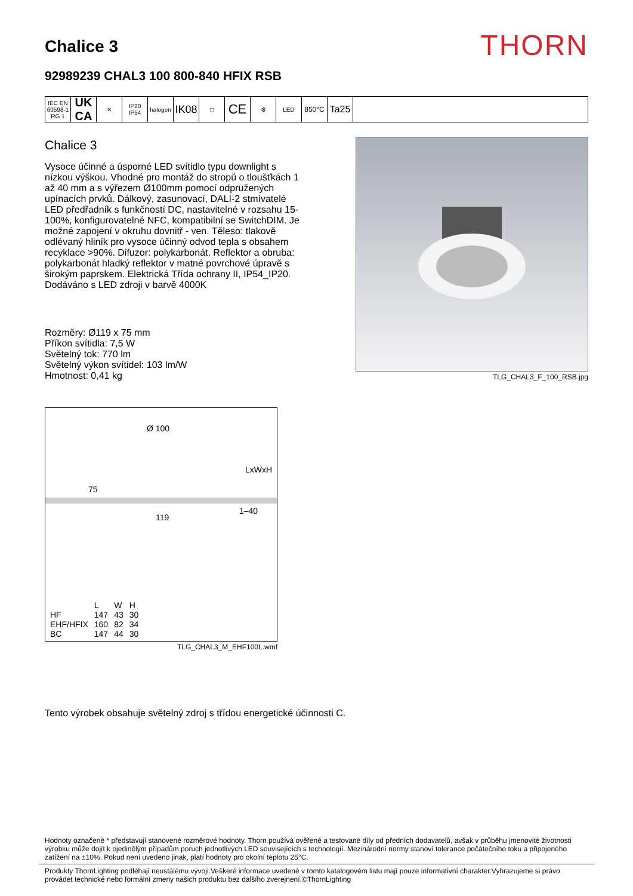Chalice 3
THORN
92989239 CHAL3 100 800-840 HFIX RSB
IEC EN 60598-1 RG 1
UK CA
✕ IP20 IP54
halogen
IK08
□
CE
⚙ LED
850°C
Ta25
Chalice 3
Vysoce účinné a úsporné LED svítidlo typu downlight s nízkou výškou. Vhodné pro montáž do stropů o tloušťkách 1 až 40 mm a s výřezem Ø100mm pomocí odpružených upínacích prvků. Dálkový, zasunovací, DALI-2 stmívatelé LED předřadník s funkčností DC, nastavitelné v rozsahu 15-100%, konfigurovatelné NFC, kompatibilní se SwitchDIM. Je možné zapojení v okruhu dovnitř - ven. Těleso: tlakově odlévaný hliník pro vysoce účinný odvod tepla s obsahem recyklace >90%. Difuzor: polykarbonát. Reflektor a obruba: polykarbonát hladký reflektor v matné povrchové úpravě s širokým paprskem. Elektrická Třída ochrany II, IP54_IP20. Dodáváno s LED zdroji v barvě 4000K
Rozměry: Ø119 x 75 mm
Příkon svítidla: 7,5 W
Světelný tok: 770 lm
Světelný výkon svítidel: 103 lm/W
Hmotnost: 0,41 kg
TLG_CHAL3_F_100_RSB.jpg
Ø 100
LxWxH
75
119
1–40
| | L | W | H |
| --- | --- | --- | --- |
| HF | 147 | 43 | 30 |
| EHF/HFIX | 160 | 82 | 34 |
| BC | 147 | 44 | 30 |
TLG_CHAL3_M_EHF100L.wmf
Tento výrobek obsahuje světelný zdroj s třídou energetické účinnosti C.
Hodnoty označené * představují stanovené rozměrové hodnoty. Thorn používá ověřené a testované díly od předních dodavatelů, avšak v průběhu jmenovité životnosti výrobku může dojít k ojedinělým případům poruch jednotlivých LED souvisejících s technologií. Mezinárodní normy stanoví tolerance počátečního toku a připojeného zatížení na ±10%. Pokud není uvedeno jinak, platí hodnoty pro okolní teplotu 25°C.
Produkty ThornLighting podléhají neustálému vývoji.Veškeré informace uvedené v tomto katalogovém listu mají pouze informativní charakter.Vyhrazujeme si právo provádet technické nebo formální zmeny našich produktu bez dalšího zverejnení.©ThornLighting